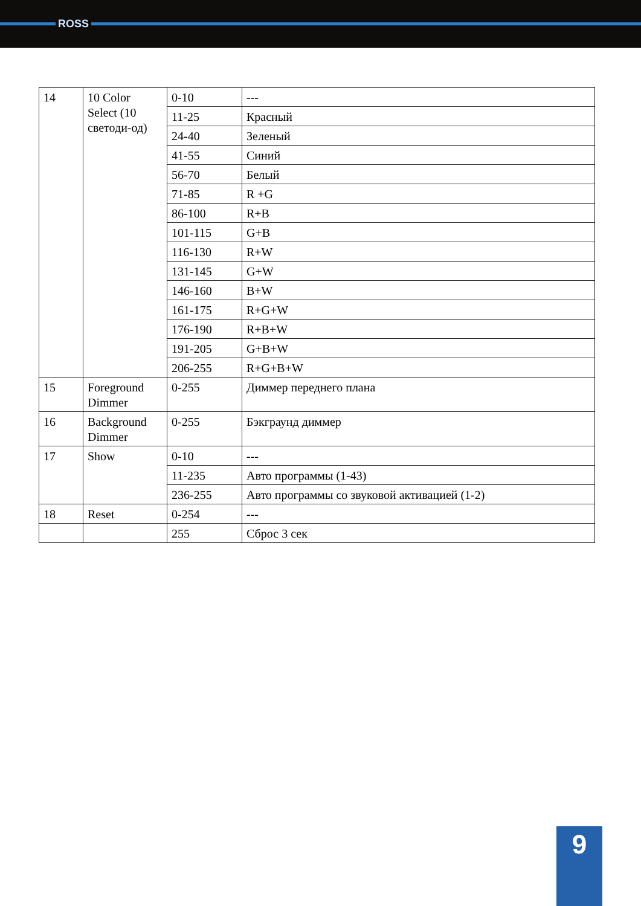ROSS
| 14 | 10 Color Select (10 светоди-од) | 0-10 | --- |
| | | 11-25 | Красный |
| | | 24-40 | Зеленый |
| | | 41-55 | Синий |
| | | 56-70 | Белый |
| | | 71-85 | R +G |
| | | 86-100 | R+B |
| | | 101-115 | G+B |
| | | 116-130 | R+W |
| | | 131-145 | G+W |
| | | 146-160 | B+W |
| | | 161-175 | R+G+W |
| | | 176-190 | R+B+W |
| | | 191-205 | G+B+W |
| | | 206-255 | R+G+B+W |
| 15 | Foreground Dimmer | 0-255 | Диммер переднего плана |
| 16 | Background Dimmer | 0-255 | Бэкграунд диммер |
| 17 | Show | 0-10 | --- |
| | | 11-235 | Авто программы (1-43) |
| | | 236-255 | Авто программы со звуковой активацией (1-2) |
| 18 | Reset | 0-254 | --- |
| | | 255 | Сброс 3 сек |
9